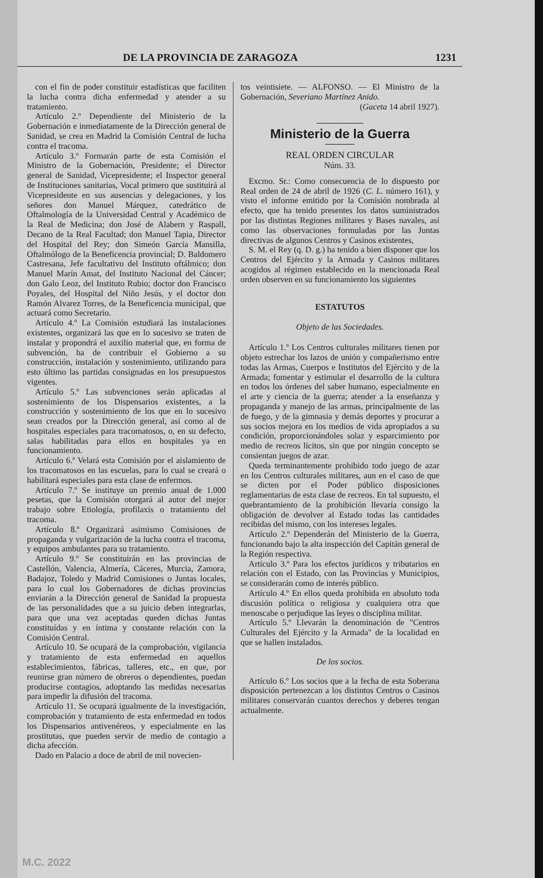DE LA PROVINCIA DE ZARAGOZA 1231
con el fin de poder constituir estadísticas que faciliten la lucha contra dicha enfermedad y atender a su tratamiento.
Artículo 2.º Dependiente del Ministerio de la Gobernación e inmediatamente de la Dirección general de Sanidad, se crea en Madrid la Comisión Central de lucha contra el tracoma.
Artículo 3.º Formarán parte de esta Comisión el Ministro de la Gobernación, Presidente; el Director general de Sanidad, Vicepresidente; el Inspector general de Instituciones sanitarias, Vocal primero que sustituirá al Vicepresidente en sus ausencias y delegaciones, y los señores don Manuel Márquez, catedrático de Oftalmología de la Universidad Central y Académico de la Real de Medicina; don José de Alabern y Raspall, Decano de la Real Facultad; don Manuel Tapia, Director del Hospital del Rey; don Simeón García Mansilla, Oftalmólogo de la Beneficencia provincial; D. Baldomero Castresana, Jefe facultativo del Instituto oftálmico; don Manuel Marín Amat, del Instituto Nacional del Cáncer; don Galo Leoz, del Instituto Rubio; doctor don Francisco Poyales, del Hospital del Niño Jesús, y el doctor don Ramón Alvarez Torres, de la Beneficencia municipal, que actuará como Secretario.
Artículo 4.º La Comisión estudiará las instalaciones existentes, organizará las que en lo sucesivo se traten de instalar y propondrá el auxilio material que, en forma de subvención, ha de contribuir el Gobierno a su construcción, instalación y sostenimiento, utilizando para esto último las partidas consignadas en los presupuestos vigentes.
Artículo 5.º Las subvenciones serán aplicadas al sostenimiento de los Dispensarios existentes, a la construcción y sostenimiento de los que en lo sucesivo sean creados por la Dirección general, así como al de hospitales especiales para tracomatosos, o, en su defecto, salas habilitadas para ellos en hospitales ya en funcionamiento.
Artículo 6.º Velará esta Comisión por el aislamiento de los tracomatosos en las escuelas, para lo cual se creará o habilitará especiales para esta clase de enfermos.
Artículo 7.º Se instituye un premio anual de 1.000 pesetas, que la Comisión otorgará al autor del mejor trabajo sobre Etiología, profilaxis o tratamiento del tracoma.
Artículo 8.º Organizará asimismo Comisiones de propaganda y vulgarización de la lucha contra el tracoma, y equipos ambulantes para su tratamiento.
Artículo 9.º Se constituirán en las provincias de Castellón, Valencia, Almería, Cáceres, Murcia, Zamora, Badajoz, Toledo y Madrid Comisiones o Juntas locales, para lo cual los Gobernadores de dichas provincias enviarán a la Dirección general de Sanidad la propuesta de las personalidades que a su juicio deben integrarlas, para que una vez aceptadas queden dichas Juntas constituídas y en íntima y constante relación con la Comisión Central.
Artículo 10. Se ocupará de la comprobación, vigilancia y tratamiento de esta enfermedad en aquellos establecimientos, fábricas, talleres, etc., en que, por reunirse gran número de obreros o dependientes, puedan producirse contagios, adoptando las medidas necesarias para impedir la difusión del tracoma.
Artículo 11. Se ocupará igualmente de la investigación, comprobación y tratamiento de esta enfermedad en todos los Dispensarios antivenéreos, y especialmente en las prostitutas, que pueden servir de medio de contagio a dicha afección.
Dado en Palacio a doce de abril de mil novecien-
tos veintisiete. — ALFONSO. — El Ministro de la Gobernación, Severiano Martínez Anido.
(Gaceta 14 abril 1927).
Ministerio de la Guerra
REAL ORDEN CIRCULAR
Núm. 33.
Excmo. Sr.: Como consecuencia de lo dispuesto por Real orden de 24 de abril de 1926 (C. L. número 161), y visto el informe emitido por la Comisión nombrada al efecto, que ha tenido presentes los datos suministrados por las distintas Regiones militares y Bases navales, así como las observaciones formuladas por las Juntas directivas de algunos Centros y Casinos existentes,
S. M. el Rey (q. D. g.) ha tenido a bien disponer que los Centros del Ejército y la Armada y Casinos militares acogidos al régimen establecido en la mencionada Real orden observen en su funcionamiento los siguientes
ESTATUTOS
Objeto de las Sociedades.
Artículo 1.º Los Centros culturales militares tienen por objeto estrechar los lazos de unión y compañerismo entre todas las Armas, Cuerpos e Institutos del Ejército y de la Armada; fomentar y estimular el desarrollo de la cultura en todos los órdenes del saber humano, especialmente en el arte y ciencia de la guerra; atender a la enseñanza y propaganda y manejo de las armas, principalmente de las de fuego, y de la gimnasia y demás deportes y procurar a sus socios mejora en los medios de vida apropiados a su condición, proporcionándoles solaz y esparcimiento por medio de recreos lícitos, sin que por ningún concepto se consientan juegos de azar.
Queda terminantemente prohibido todo juego de azar en los Centros culturales militares, aun en el caso de que se dicten por el Poder público disposiciones reglamentarias de esta clase de recreos. En tal supuesto, el quebrantamiento de la prohibición llevaría consigo la obligación de devolver al Estado todas las cantidades recibidas del mismo, con los intereses legales.
Artículo 2.º Dependerán del Ministerio de la Guerra, funcionando bajo la alta inspección del Capitán general de la Región respectiva.
Artículo 3.º Para los efectos jurídicos y tributarios en relación con el Estado, con las Provincias y Municipios, se considerarán como de interés público.
Artículo 4.º En ellos queda prohibida en absoluto toda discusión política o religiosa y cualquiera otra que menoscabe o perjudique las leyes o disciplina militar.
Artículo 5.º Llevarán la denominación de "Centros Culturales del Ejército y la Armada" de la localidad en que se hallen instalados.
De los socios.
Artículo 6.º Los socios que a la fecha de esta Soberana disposición pertenezcan a los distintos Centros o Casinos militares conservarán cuantos derechos y deberes tengan actualmente.
M.C. 2022